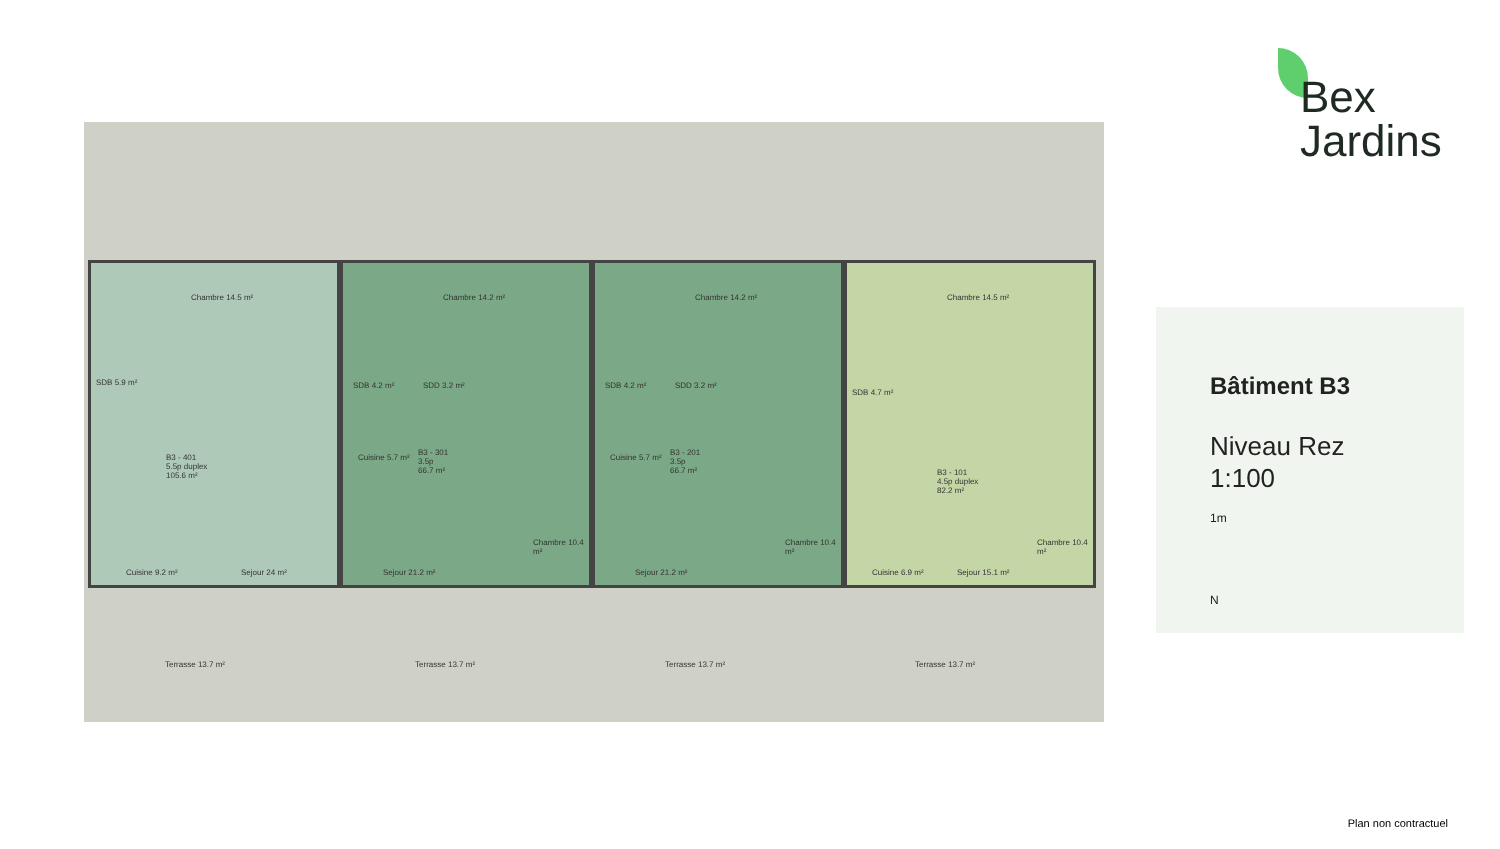Chambre 14.5 m²
SDB 5.9 m²
B3 - 401
5.5p duplex
105.6 m²
Cuisine 9.2 m² Sejour 24 m²
Chambre 14.2 m²
SDB 4.2 m² SDD 3.2 m²
Cuisine 5.7 m²
B3 - 301
3.5p
66.7 m²
Chambre 10.4 m²
Sejour 21.2 m²
Chambre 14.2 m²
SDB 4.2 m² SDD 3.2 m²
Cuisine 5.7 m²
B3 - 201
3.5p
66.7 m²
Chambre 10.4 m²
Sejour 21.2 m²
Chambre 14.5 m²
SDB 4.7 m²
B3 - 101
4.5p duplex
82.2 m²
Chambre 10.4 m²
Cuisine 6.9 m² Sejour 15.1 m²
Terrasse 13.7 m² Terrasse 13.7 m² Terrasse 13.7 m² Terrasse 13.7 m²
Bex
Jardins
Bâtiment B3
Niveau Rez
1:100
1m
N
Plan non contractuel